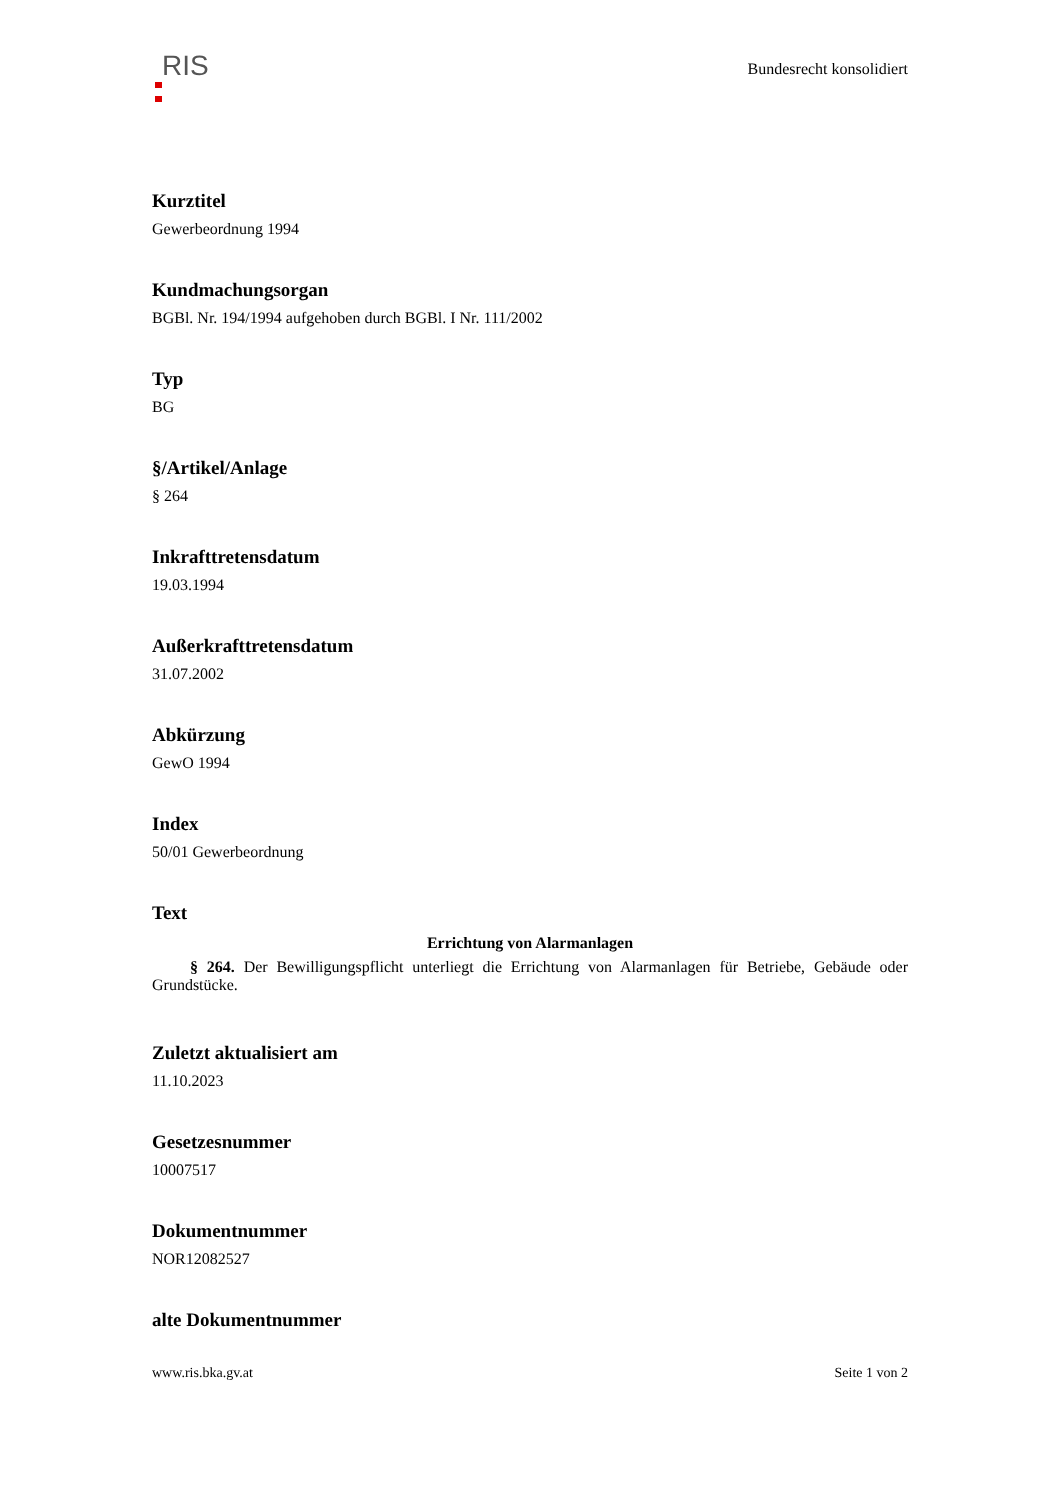RIS
Bundesrecht konsolidiert
Kurztitel
Gewerbeordnung 1994
Kundmachungsorgan
BGBl. Nr. 194/1994 aufgehoben durch BGBl. I Nr. 111/2002
Typ
BG
§/Artikel/Anlage
§ 264
Inkrafttretensdatum
19.03.1994
Außerkrafttretensdatum
31.07.2002
Abkürzung
GewO 1994
Index
50/01 Gewerbeordnung
Text
Errichtung von Alarmanlagen
§ 264. Der Bewilligungspflicht unterliegt die Errichtung von Alarmanlagen für Betriebe, Gebäude oder Grundstücke.
Zuletzt aktualisiert am
11.10.2023
Gesetzesnummer
10007517
Dokumentnummer
NOR12082527
alte Dokumentnummer
www.ris.bka.gv.at Seite 1 von 2